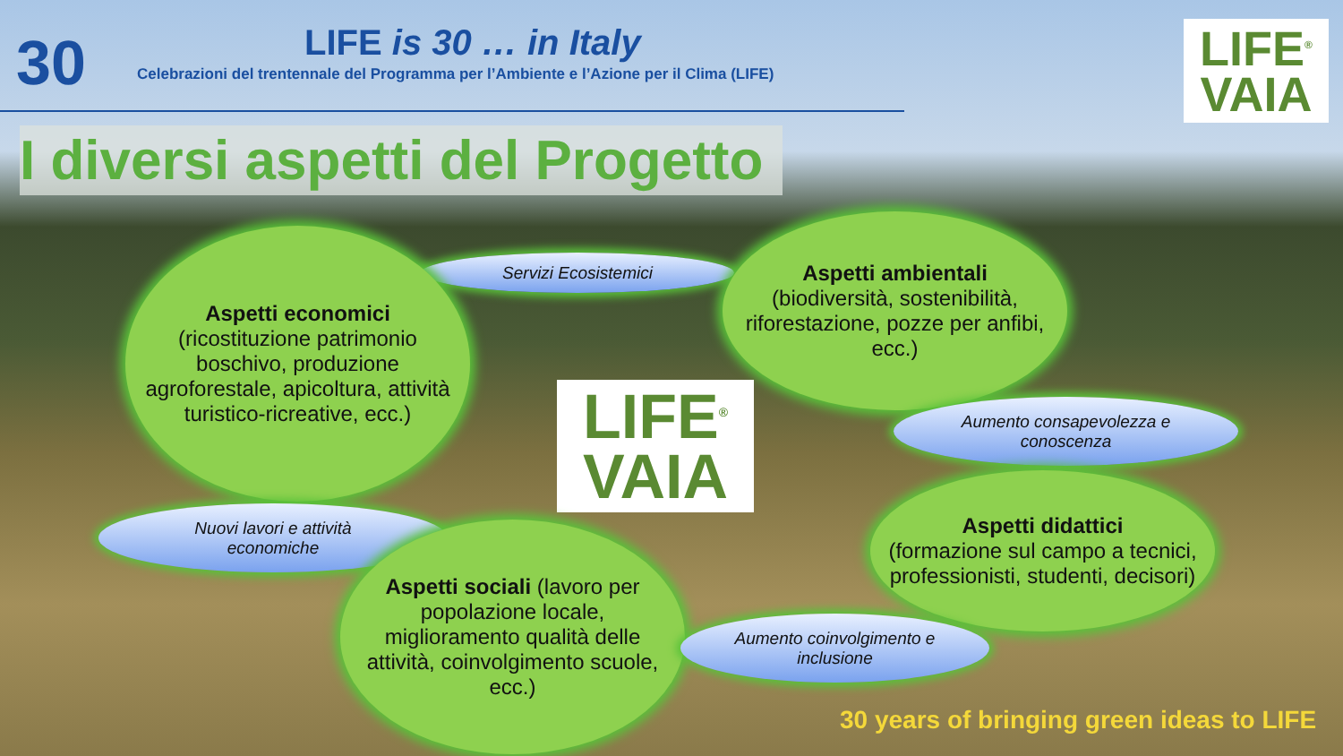30 LIFE is 30 … in Italy
Celebrazioni del trentennale del Programma per l’Ambiente e l’Azione per il Clima (LIFE)
LIFE<sup>®</sup>
VAIA
I diversi aspetti del Progetto
Servizi Ecosistemici
Aspetti economici
(ricostituzione patrimonio boschivo, produzione agroforestale, apicoltura, attività turistico-ricreative, ecc.)
Aspetti ambientali
(biodiversità, sostenibilità, riforestazione, pozze per anfibi, ecc.)
LIFE<sup>®</sup>
VAIA
Aumento consapevolezza e
conoscenza
Nuovi lavori e attività
economiche
Aspetti didattici
(formazione sul campo a tecnici, professionisti, studenti, decisori)
Aspetti sociali (lavoro per popolazione locale, miglioramento qualità delle attività, coinvolgimento scuole, ecc.)
Aumento coinvolgimento e
inclusione
30 years of bringing green ideas to LIFE